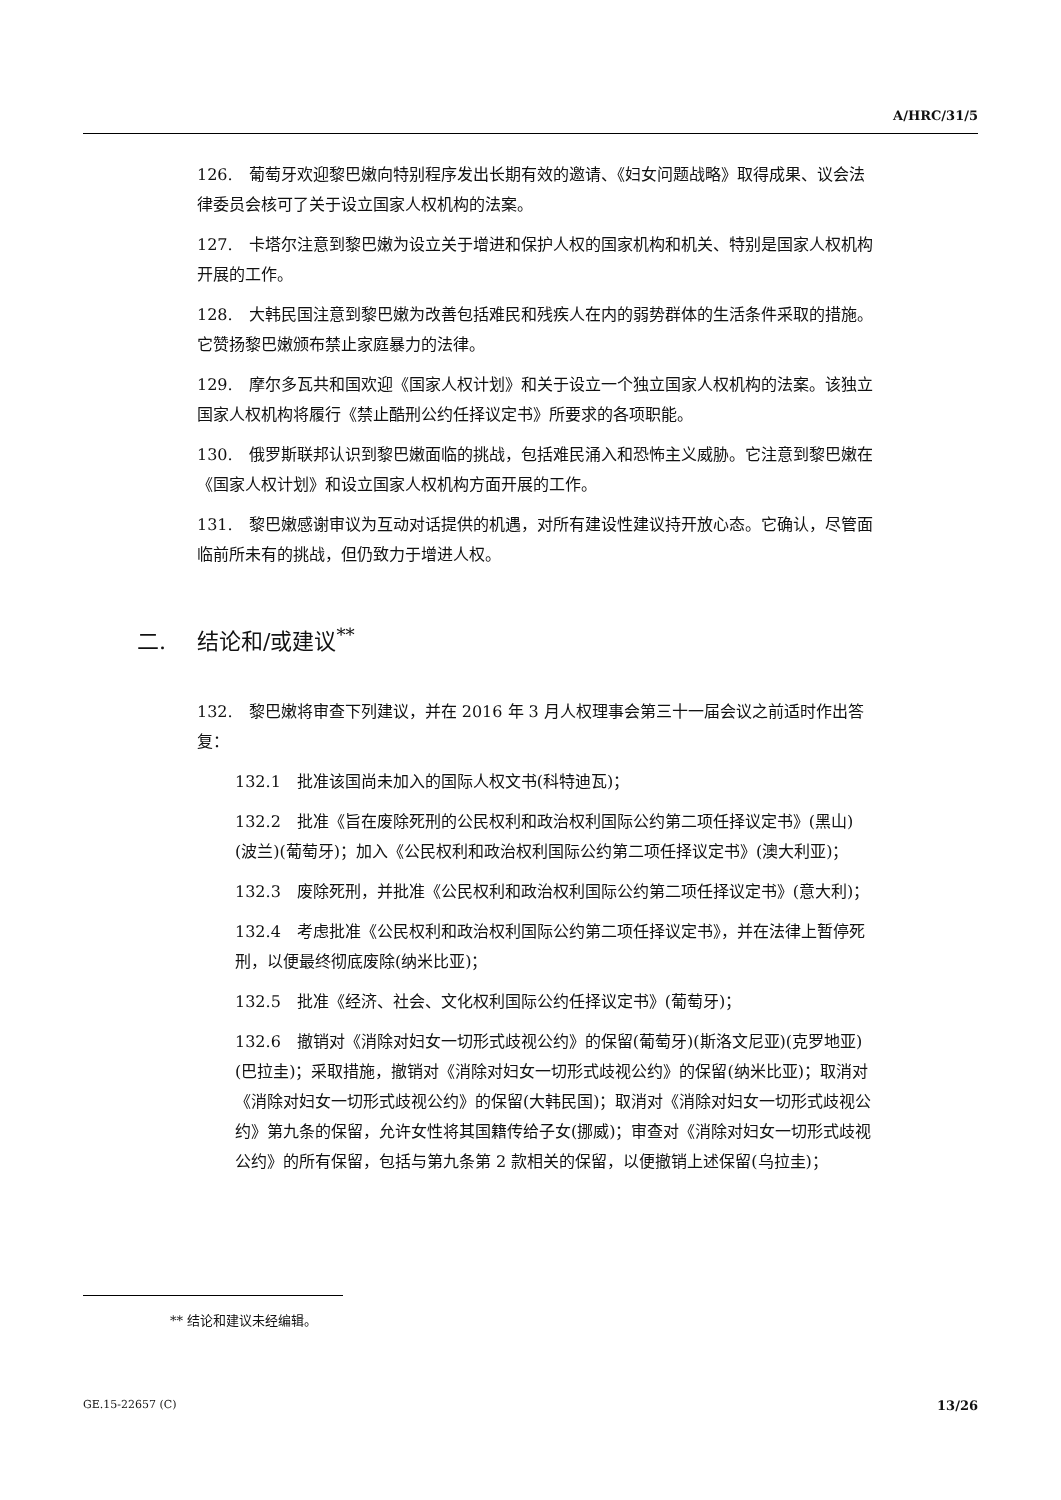A/HRC/31/5
126.　葡萄牙欢迎黎巴嫩向特别程序发出长期有效的邀请、《妇女问题战略》取得成果、议会法律委员会核可了关于设立国家人权机构的法案。
127.　卡塔尔注意到黎巴嫩为设立关于增进和保护人权的国家机构和机关、特别是国家人权机构开展的工作。
128.　大韩民国注意到黎巴嫩为改善包括难民和残疾人在内的弱势群体的生活条件采取的措施。它赞扬黎巴嫩颁布禁止家庭暴力的法律。
129.　摩尔多瓦共和国欢迎《国家人权计划》和关于设立一个独立国家人权机构的法案。该独立国家人权机构将履行《禁止酷刑公约任择议定书》所要求的各项职能。
130.　俄罗斯联邦认识到黎巴嫩面临的挑战，包括难民涌入和恐怖主义威胁。它注意到黎巴嫩在《国家人权计划》和设立国家人权机构方面开展的工作。
131.　黎巴嫩感谢审议为互动对话提供的机遇，对所有建设性建议持开放心态。它确认，尽管面临前所未有的挑战，但仍致力于增进人权。
二. 结论和/或建议<sup>**</sup>
132.　黎巴嫩将审查下列建议，并在 2016 年 3 月人权理事会第三十一届会议之前适时作出答复：
132.1　批准该国尚未加入的国际人权文书(科特迪瓦)；
132.2　批准《旨在废除死刑的公民权利和政治权利国际公约第二项任择议定书》(黑山)(波兰)(葡萄牙)；加入《公民权利和政治权利国际公约第二项任择议定书》(澳大利亚)；
132.3　废除死刑，并批准《公民权利和政治权利国际公约第二项任择议定书》(意大利)；
132.4　考虑批准《公民权利和政治权利国际公约第二项任择议定书》，并在法律上暂停死刑，以便最终彻底废除(纳米比亚)；
132.5　批准《经济、社会、文化权利国际公约任择议定书》(葡萄牙)；
132.6　撤销对《消除对妇女一切形式歧视公约》的保留(葡萄牙)(斯洛文尼亚)(克罗地亚)(巴拉圭)；采取措施，撤销对《消除对妇女一切形式歧视公约》的保留(纳米比亚)；取消对《消除对妇女一切形式歧视公约》的保留(大韩民国)；取消对《消除对妇女一切形式歧视公约》第九条的保留，允许女性将其国籍传给子女(挪威)；审查对《消除对妇女一切形式歧视公约》的所有保留，包括与第九条第 2 款相关的保留，以便撤销上述保留(乌拉圭)；
** 结论和建议未经编辑。
GE.15-22657 (C) 13/26